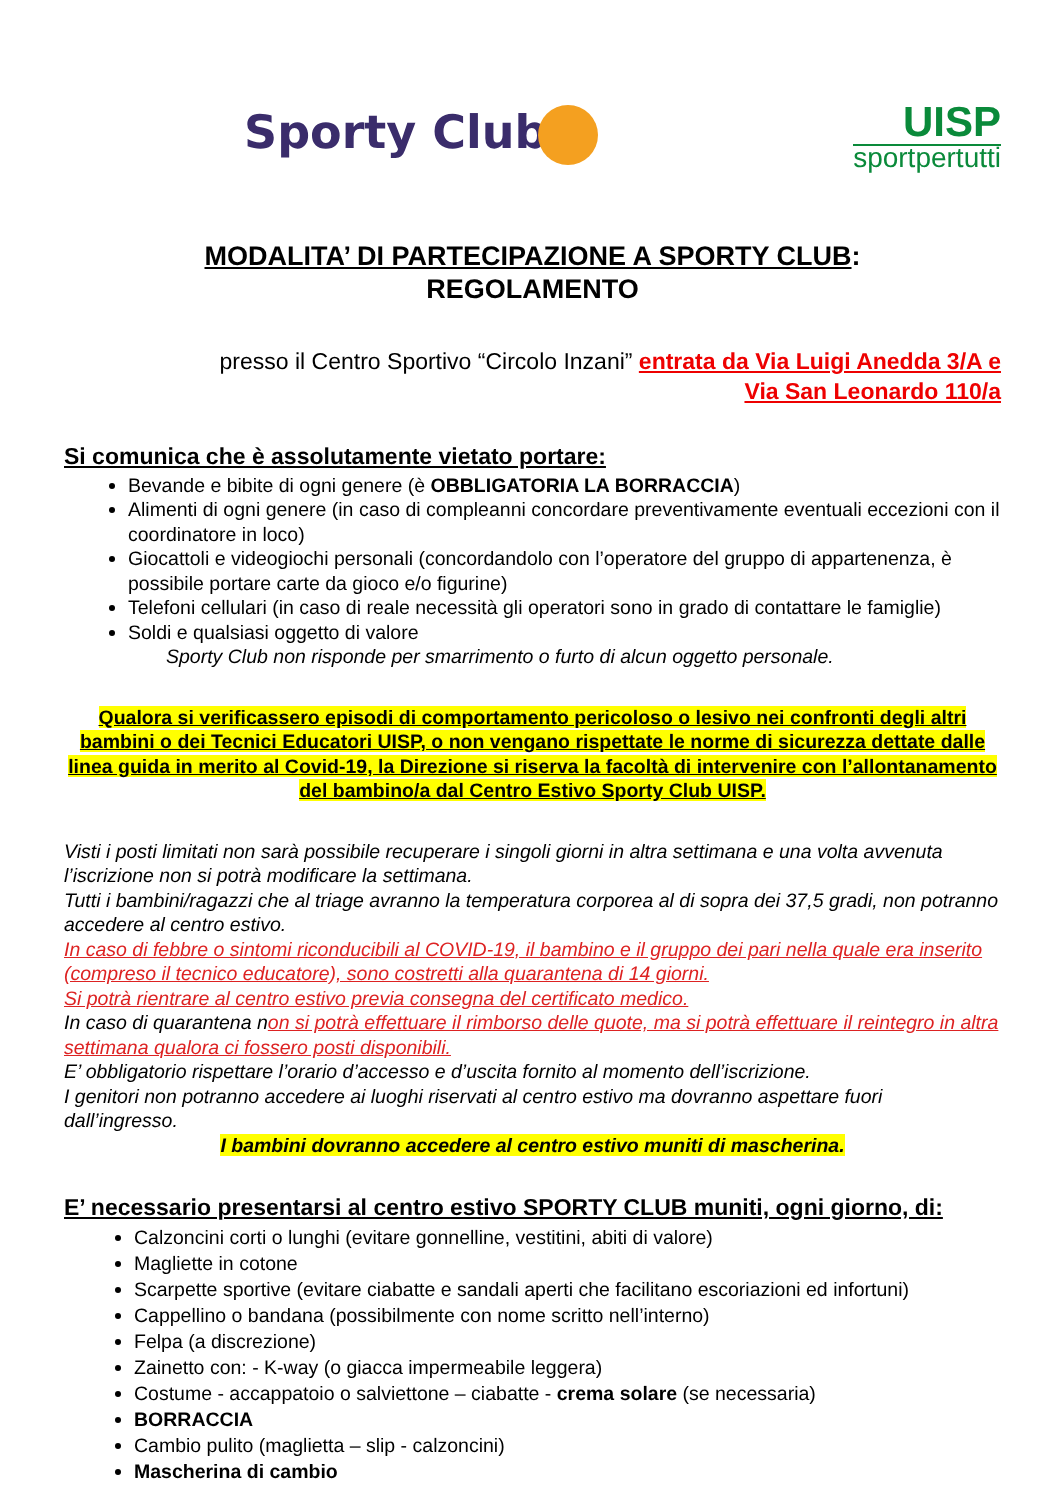Sporty Club
UISP
sportpertutti
MODALITA’ DI PARTECIPAZIONE A SPORTY CLUB:
REGOLAMENTO
presso il Centro Sportivo “Circolo Inzani” entrata da Via Luigi Anedda 3/A e
Via San Leonardo 110/a
Si comunica che è assolutamente vietato portare:
Bevande e bibite di ogni genere (è OBBLIGATORIA LA BORRACCIA)
Alimenti di ogni genere (in caso di compleanni concordare preventivamente eventuali eccezioni con il coordinatore in loco)
Giocattoli e videogiochi personali (concordandolo con l’operatore del gruppo di appartenenza, è possibile portare carte da gioco e/o figurine)
Telefoni cellulari (in caso di reale necessità gli operatori sono in grado di contattare le famiglie)
Soldi e qualsiasi oggetto di valore
Sporty Club non risponde per smarrimento o furto di alcun oggetto personale.
Qualora si verificassero episodi di comportamento pericoloso o lesivo nei confronti degli altri bambini o dei Tecnici Educatori UISP, o non vengano rispettate le norme di sicurezza dettate dalle linea guida in merito al Covid-19, la Direzione si riserva la facoltà di intervenire con l’allontanamento del bambino/a dal Centro Estivo Sporty Club UISP.
Visti i posti limitati non sarà possibile recuperare i singoli giorni in altra settimana e una volta avvenuta l’iscrizione non si potrà modificare la settimana.
Tutti i bambini/ragazzi che al triage avranno la temperatura corporea al di sopra dei 37,5 gradi, non potranno accedere al centro estivo.
In caso di febbre o sintomi riconducibili al COVID-19, il bambino e il gruppo dei pari nella quale era inserito (compreso il tecnico educatore), sono costretti alla quarantena di 14 giorni.
Si potrà rientrare al centro estivo previa consegna del certificato medico.
In caso di quarantena non si potrà effettuare il rimborso delle quote, ma si potrà effettuare il reintegro in altra settimana qualora ci fossero posti disponibili.
E’ obbligatorio rispettare l’orario d’accesso e d’uscita fornito al momento dell’iscrizione.
I genitori non potranno accedere ai luoghi riservati al centro estivo ma dovranno aspettare fuori dall’ingresso.
I bambini dovranno accedere al centro estivo muniti di mascherina.
E’ necessario presentarsi al centro estivo SPORTY CLUB muniti, ogni giorno, di:
Calzoncini corti o lunghi (evitare gonnelline, vestitini, abiti di valore)
Magliette in cotone
Scarpette sportive (evitare ciabatte e sandali aperti che facilitano escoriazioni ed infortuni)
Cappellino o bandana (possibilmente con nome scritto nell’interno)
Felpa (a discrezione)
Zainetto con: - K-way (o giacca impermeabile leggera)
Costume - accappatoio o salviettone – ciabatte - crema solare (se necessaria)
BORRACCIA
Cambio pulito (maglietta – slip - calzoncini)
Mascherina di cambio